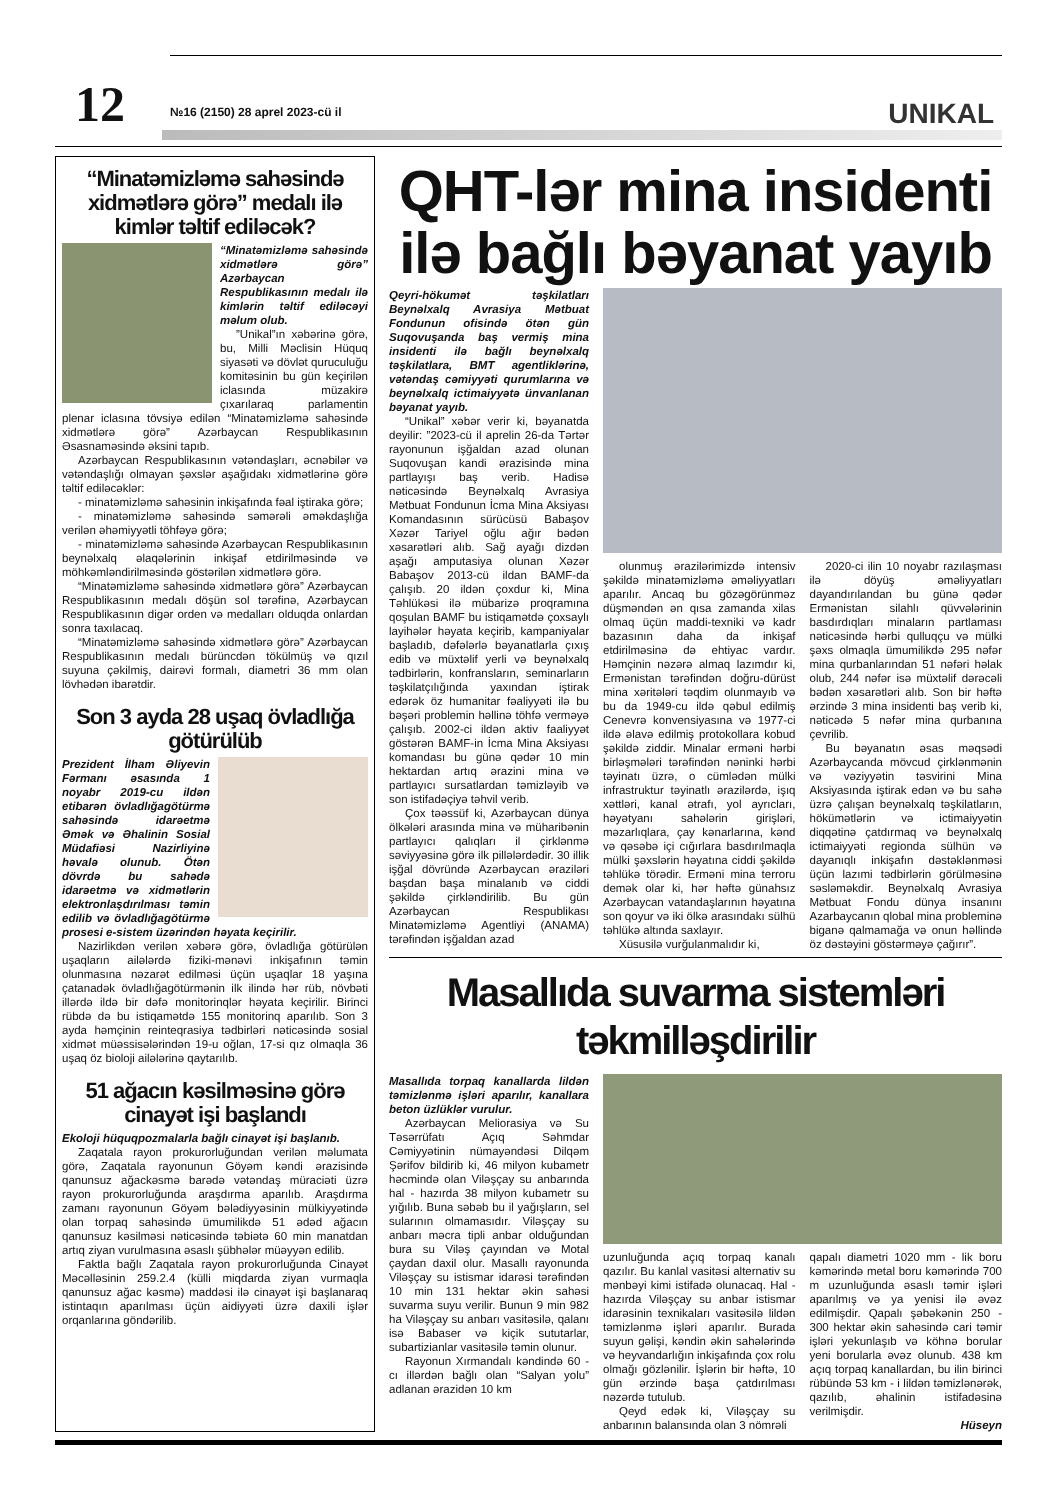12 №16 (2150) 28 aprel 2023-cü il UNIKAL
“Minatəmizləmə sahəsində xidmətlərə görə” medalı ilə kimlər təltif ediləcək?
“Minatəmizləmə sahəsində xidmətlərə görə” Azərbaycan Respublikasının medalı ilə kimlərin təltif ediləcəyi məlum olub.
”Unikal”ın xəbərinə görə, bu, Milli Məclisin Hüquq siyasəti və dövlət quruculuğu komitəsinin bu gün keçirilən iclasında müzakirə çıxarılaraq parlamentin plenar iclasına tövsiyə edilən “Minatəmizləmə sahəsində xidmətlərə görə” Azərbaycan Respublikasının Əsasnaməsində əksini tapıb.
Azərbaycan Respublikasının vətəndaşları, əcnəbilər və vətəndaşlığı olmayan şəxslər aşağıdakı xidmətlərinə görə təltif ediləcəklər:
- minatəmizləmə sahəsinin inkişafında fəal iştiraka görə;
- minatəmizləmə sahəsində səmərəli əməkdaşlığa verilən əhəmiyyətli töhfəyə görə;
- minatəmizləmə sahəsində Azərbaycan Respublikasının beynəlxalq əlaqələrinin inkişaf etdirilməsində və möhkəmləndirilməsində göstərilən xidmətlərə görə.
“Minatəmizləmə sahəsində xidmətlərə görə” Azərbaycan Respublikasının medalı döşün sol tərəfinə, Azərbaycan Respublikasının digər orden və medalları olduqda onlardan sonra taxılacaq.
“Minatəmizləmə sahəsində xidmətlərə görə” Azərbaycan Respublikasının medalı bürüncdən tökülmüş və qızıl suyuna çəkilmiş, dairəvi formalı, diametri 36 mm olan lövhədən ibarətdir.
Son 3 ayda 28 uşaq övladlığa götürülüb
Prezident İlham Əliyevin Fərmanı əsasında 1 noyabr 2019-cu ildən etibarən övladlığagötürmə sahəsində idarəetmə Əmək və Əhalinin Sosial Müdafiəsi Nazirliyinə həvalə olunub. Ötən dövrdə bu sahədə idarəetmə və xidmətlərin elektronlaşdırılması təmin edilib və övladlığagötürmə prosesi e-sistem üzərindən həyata keçirilir.
Nazirlikdən verilən xəbərə görə, övladlığa götürülən uşaqların ailələrdə fiziki-mənəvi inkişafının təmin olunmasına nəzarət edilməsi üçün uşaqlar 18 yaşına çatanadək övladlığagötürmənin ilk ilində hər rüb, növbəti illərdə ildə bir dəfə monitorinqlər həyata keçirilir. Birinci rübdə də bu istiqamətdə 155 monitorinq aparılıb. Son 3 ayda həmçinin reinteqrasiya tədbirləri nəticəsində sosial xidmət müəssisələrindən 19-u oğlan, 17-si qız olmaqla 36 uşaq öz bioloji ailələrinə qaytarılıb.
51 ağacın kəsilməsinə görə cinayət işi başlandı
Ekoloji hüquqpozmalarla bağlı cinayət işi başlanıb.
Zaqatala rayon prokurorluğundan verilən məlumata görə, Zaqatala rayonunun Göyəm kəndi ərazisində qanunsuz ağackəsmə barədə vətəndaş müraciəti üzrə rayon prokurorluğunda araşdırma aparılıb. Araşdırma zamanı rayonunun Göyəm bələdiyyəsinin mülkiyyətində olan torpaq sahəsində ümumilikdə 51 ədəd ağacın qanunsuz kəsilməsi nəticəsində təbiətə 60 min manatdan artıq ziyan vurulmasına əsaslı şübhələr müəyyən edilib.
Faktla bağlı Zaqatala rayon prokurorluğunda Cinayət Məcəlləsinin 259.2.4 (külli miqdarda ziyan vurmaqla qanunsuz ağac kəsmə) maddəsi ilə cinayət işi başlanaraq istintaqın aparılması üçün aidiyyəti üzrə daxili işlər orqanlarına göndərilib.
QHT-lər mina insidenti ilə bağlı bəyanat yayıb
Qeyri-hökumət təşkilatları Beynəlxalq Avrasiya Mətbuat Fondunun ofisində ötən gün Suqovuşanda baş vermiş mina insidenti ilə bağlı beynəlxalq təşkilatlara, BMT agentliklərinə, vətəndaş cəmiyyəti qurumlarına və beynəlxalq ictimaiyyətə ünvanlanan bəyanat yayıb.
“Unikal” xəbər verir ki, bəyanatda deyilir: ”2023-cü il aprelin 26-da Tərtər rayonunun işğaldan azad olunan Suqovuşan kandi ərazisində mina partlayışı baş verib. Hadisə nəticəsində Beynəlxalq Avrasiya Mətbuat Fondunun İcma Mina Aksiyası Komandasının sürücüsü Babaşov Xəzər Tariyel oğlu ağır bədən xəsarətləri alıb. Sağ ayağı dizdən aşağı amputasiya olunan Xəzər Babaşov 2013-cü ildan BAMF-da çalışıb. 20 ildən çoxdur ki, Mina Təhlükəsi ilə mübarizə proqramına qoşulan BAMF bu istiqamətdə çoxsaylı layihələr həyata keçirib, kampaniyalar başladıb, dəfələrlə bəyanatlarla çıxış edib və müxtəlif yerli və beynəlxalq tədbirlərin, konfransların, seminarların təşkilatçılığında yaxından iştirak edərək öz humanitar fəaliyyəti ilə bu bəşəri problemin həllinə töhfə verməyə çalışıb. 2002-ci ildən aktiv faaliyyət göstərən BAMF-in İcma Mina Aksiyası komandası bu günə qədər 10 min hektardan artıq ərazini mina və partlayıcı sursatlardan təmizləyib və son istifadəçiyə təhvil verib.
Çox təəssüf ki, Azərbaycan dünya ölkələri arasında mina və müharibənin partlayıcı qalıqları il çirklənmə səviyyəsinə görə ilk pillələrdədir. 30 illik işğal dövründə Azərbaycan əraziləri başdan başa minalanıb və ciddi şəkildə çirkləndirilib. Bu gün Azərbaycan Respublikası Minatəmizləmə Agentliyi (ANAMA) tərəfindən işğaldan azad
olunmuş ərazilərimizdə intensiv şəkildə minatəmizləmə əməliyyatları aparılır. Ancaq bu gözəgörünməz düşməndən ən qısa zamanda xilas olmaq üçün maddi-texniki və kadr bazasının daha da inkişaf etdirilməsinə də ehtiyac vardır. Həmçinin nəzərə almaq lazımdır ki, Ermənistan tərəfindən doğru-dürüst mina xəritələri təqdim olunmayıb və bu da 1949-cu ildə qəbul edilmiş Cenevrə konvensiyasına və 1977-ci ildə əlavə edilmiş protokollara kobud şəkildə ziddir. Minalar erməni hərbi birləşmələri tərəfindən nəninki hərbi təyinatı üzrə, o cümlədən mülki infrastruktur təyinatlı ərazilərdə, işıq xəttləri, kanal ətrafı, yol ayrıcları, həyətyanı sahələrin girişləri, məzarlıqlara, çay kənarlarına, kənd və qəsəbə içi cığırlara basdırılmaqla mülki şəxslərin həyatına ciddi şəkildə təhlükə törədir. Erməni mina terroru demək olar ki, hər həftə günahsız Azərbaycan vatandaşlarının həyatına son qoyur və iki ölkə arasındakı sülhü təhlükə altında saxlayır.
Xüsusilə vurğulanmalıdır ki,
2020-ci ilin 10 noyabr razılaşması ilə döyüş əməliyyatları dayandırılandan bu günə qədər Ermənistan silahlı qüvvələrinin basdırdıqları minaların partlaması nəticəsində hərbi qulluqçu və mülki şəxs olmaqla ümumilikdə 295 nəfər mina qurbanlarından 51 nəfəri həlak olub, 244 nəfər isə müxtəlif dərəcəli bədən xəsarətləri alıb. Son bir həftə ərzində 3 mina insidenti baş verib ki, nəticədə 5 nəfər mina qurbanına çevrilib.
Bu bəyanatın əsas məqsədi Azərbaycanda mövcud çirklənmənin və vəziyyətin təsvirini Mina Aksiyasında iştirak edən və bu sahə üzrə çalışan beynəlxalq təşkilatların, hökümətlərin və ictimaiyyətin diqqətinə çatdırmaq və beynəlxalq ictimaiyyəti regionda sülhün və dayanıqlı inkişafın dəstəklənməsi üçün lazımi tədbirlərin görülməsinə səsləməkdir. Beynəlxalq Avrasiya Mətbuat Fondu dünya insanını Azarbaycanın qlobal mina probleminə biganə qalmamağa və onun həllində öz dəstəyini göstərməyə çağırır”.
Masallıda suvarma sistemləri təkmilləşdirilir
Masallıda torpaq kanallarda lildən təmizlənmə işləri aparılır, kanallara beton üzlüklər vurulur.
Azərbaycan Meliorasiya və Su Təsərrüfatı Açıq Səhmdar Cəmiyyətinin nümayəndəsi Dilqəm Şərifov bildirib ki, 46 milyon kubametr həcmində olan Viləşçay su anbarında hal - hazırda 38 milyon kubametr su yığılıb. Buna səbəb bu il yağışların, sel sularının olmamasıdır. Viləşçay su anbarı məcra tipli anbar olduğundan bura su Viləş çayından və Motal çaydan daxil olur. Masallı rayonunda Viləşçay su istismar idarəsi tərəfindən 10 min 131 hektar əkin sahəsi suvarma suyu verilir. Bunun 9 min 982 ha Viləşçay su anbarı vasitəsilə, qalanı isə Babaser və kiçik sututarlar, subartizianlar vasitəsilə təmin olunur.
Rayonun Xırmandalı kəndində 60 - cı illərdən bağlı olan “Salyan yolu” adlanan ərazidən 10 km
uzunluğunda açıq torpaq kanalı qazılır. Bu kanlal vasitəsi alternativ su mənbəyi kimi istifadə olunacaq. Hal - hazırda Viləşçay su anbar istismar idarəsinin texnikaları vasitəsilə lildən təmizlənmə işləri aparılır. Burada suyun gəlişi, kəndin əkin sahələrində və heyvandarlığın inkişafında çox rolu olmağı gözlənilir. İşlərin bir həftə, 10 gün ərzində başa çatdırılması nəzərdə tutulub.
Qeyd edək ki, Viləşçay su anbarının balansında olan 3 nömrəli
qapalı diametri 1020 mm - lik boru kəmərində metal boru kəmərində 700 m uzunluğunda əsaslı təmir işləri aparılmış və ya yenisi ilə əvəz edilmişdir. Qapalı şəbəkənin 250 - 300 hektar əkin sahəsində cari təmir işləri yekunlaşıb və köhnə borular yeni borularla əvəz olunub. 438 km açıq torpaq kanallardan, bu ilin birinci rübündə 53 km - i lildən təmizlənərək, qazılıb, əhalinin istifadəsinə verilmişdir.
Hüseyn